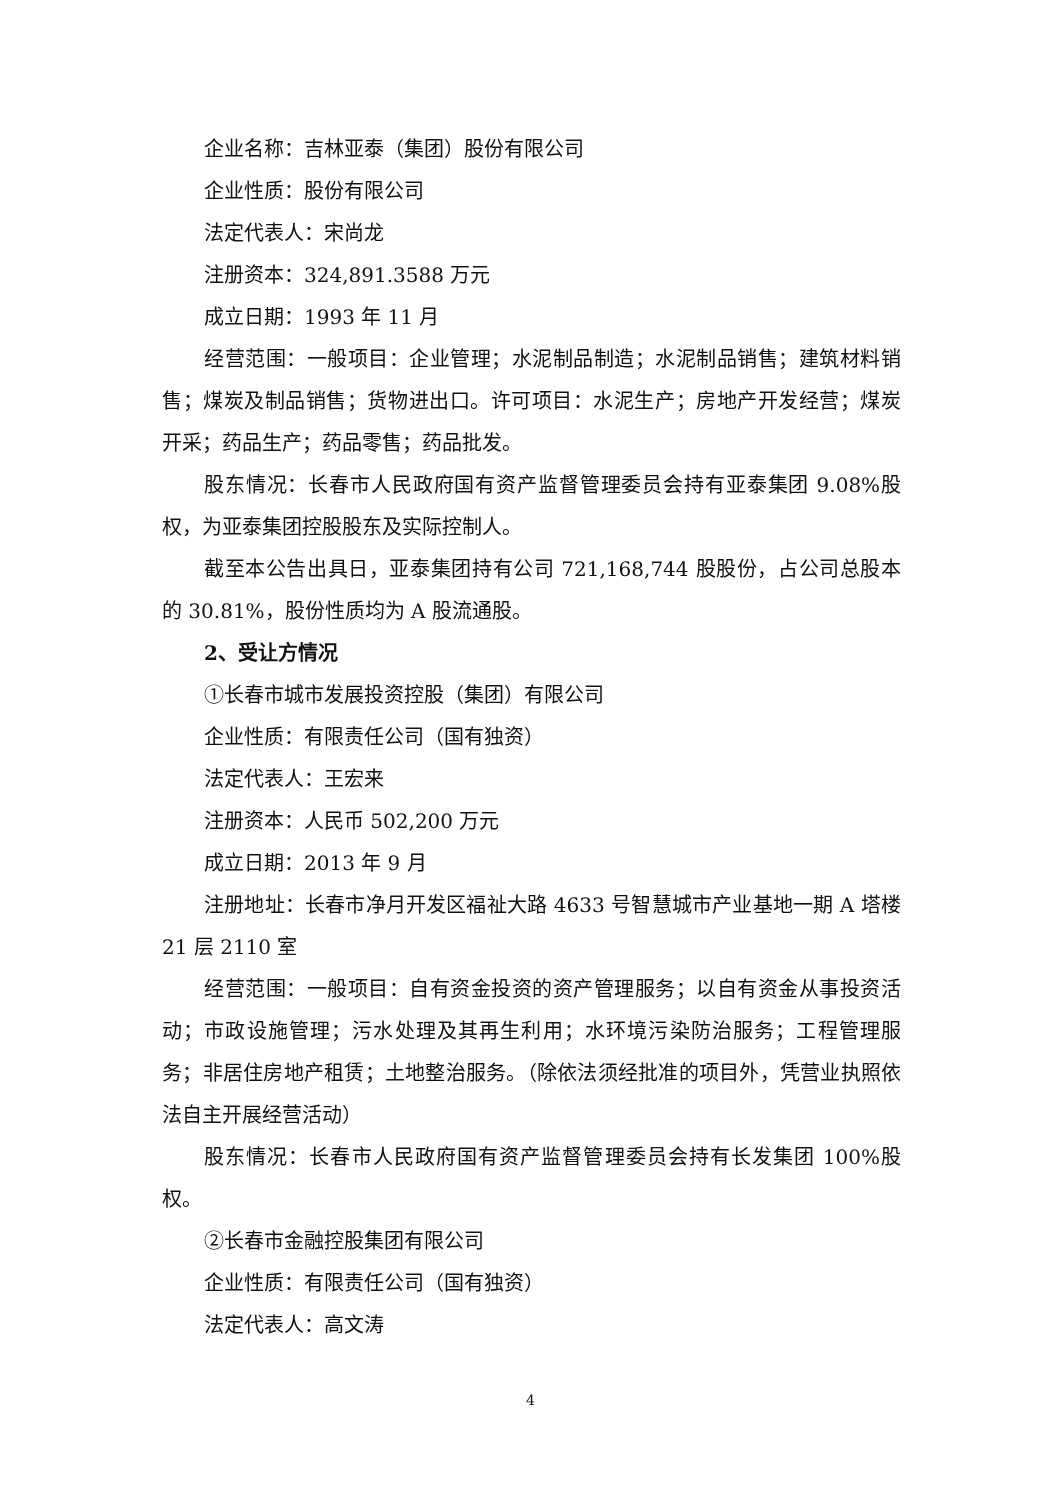企业名称：吉林亚泰（集团）股份有限公司
企业性质：股份有限公司
法定代表人：宋尚龙
注册资本：324,891.3588 万元
成立日期：1993 年 11 月
经营范围：一般项目：企业管理；水泥制品制造；水泥制品销售；建筑材料销售；煤炭及制品销售；货物进出口。许可项目：水泥生产；房地产开发经营；煤炭开采；药品生产；药品零售；药品批发。
股东情况：长春市人民政府国有资产监督管理委员会持有亚泰集团 9.08%股权，为亚泰集团控股股东及实际控制人。
截至本公告出具日，亚泰集团持有公司 721,168,744 股股份，占公司总股本的 30.81%，股份性质均为 A 股流通股。
2、受让方情况
①长春市城市发展投资控股（集团）有限公司
企业性质：有限责任公司（国有独资）
法定代表人：王宏来
注册资本：人民币 502,200 万元
成立日期：2013 年 9 月
注册地址：长春市净月开发区福祉大路 4633 号智慧城市产业基地一期 A 塔楼 21 层 2110 室
经营范围：一般项目：自有资金投资的资产管理服务；以自有资金从事投资活动；市政设施管理；污水处理及其再生利用；水环境污染防治服务；工程管理服务；非居住房地产租赁；土地整治服务。（除依法须经批准的项目外，凭营业执照依法自主开展经营活动）
股东情况：长春市人民政府国有资产监督管理委员会持有长发集团 100%股权。
②长春市金融控股集团有限公司
企业性质：有限责任公司（国有独资）
法定代表人：高文涛
4